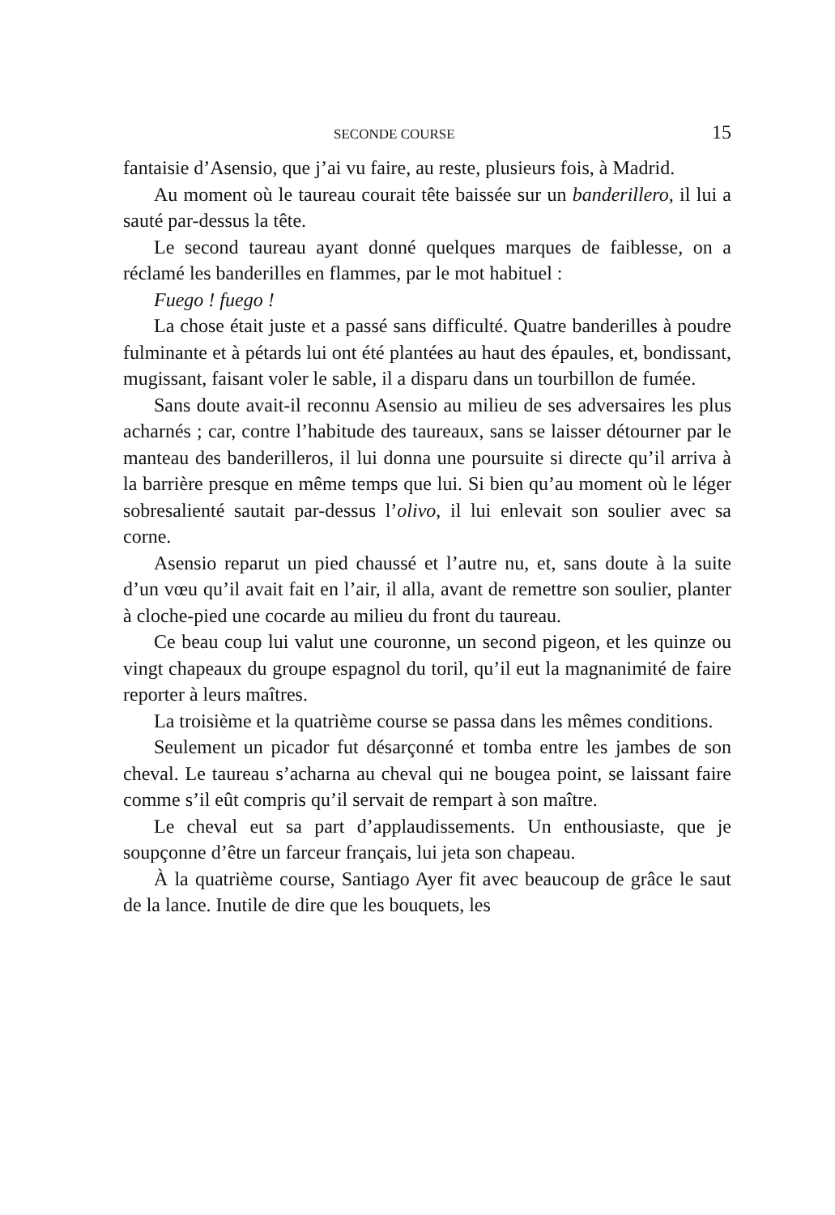SECONDE COURSE 15
fantaisie d’Asensio, que j’ai vu faire, au reste, plusieurs fois, à Madrid.
Au moment où le taureau courait tête baissée sur un banderillero, il lui a sauté par-dessus la tête.
Le second taureau ayant donné quelques marques de faiblesse, on a réclamé les banderilles en flammes, par le mot habituel :
Fuego ! fuego !
La chose était juste et a passé sans difficulté. Quatre banderilles à poudre fulminante et à pétards lui ont été plantées au haut des épaules, et, bondissant, mugissant, faisant voler le sable, il a disparu dans un tourbillon de fumée.
Sans doute avait-il reconnu Asensio au milieu de ses adversaires les plus acharnés ; car, contre l’habitude des taureaux, sans se laisser détourner par le manteau des banderilleros, il lui donna une poursuite si directe qu’il arriva à la barrière presque en même temps que lui. Si bien qu’au moment où le léger sobresalienté sautait par-dessus l’olivo, il lui enlevait son soulier avec sa corne.
Asensio reparut un pied chaussé et l’autre nu, et, sans doute à la suite d’un vœu qu’il avait fait en l’air, il alla, avant de remettre son soulier, planter à cloche-pied une cocarde au milieu du front du taureau.
Ce beau coup lui valut une couronne, un second pigeon, et les quinze ou vingt chapeaux du groupe espagnol du toril, qu’il eut la magnanimité de faire reporter à leurs maîtres.
La troisième et la quatrième course se passa dans les mêmes conditions.
Seulement un picador fut désarçonné et tomba entre les jambes de son cheval. Le taureau s’acharna au cheval qui ne bougea point, se laissant faire comme s’il eût compris qu’il servait de rempart à son maître.
Le cheval eut sa part d’applaudissements. Un enthousiaste, que je soupçonne d’être un farceur français, lui jeta son chapeau.
À la quatrième course, Santiago Ayer fit avec beaucoup de grâce le saut de la lance. Inutile de dire que les bouquets, les